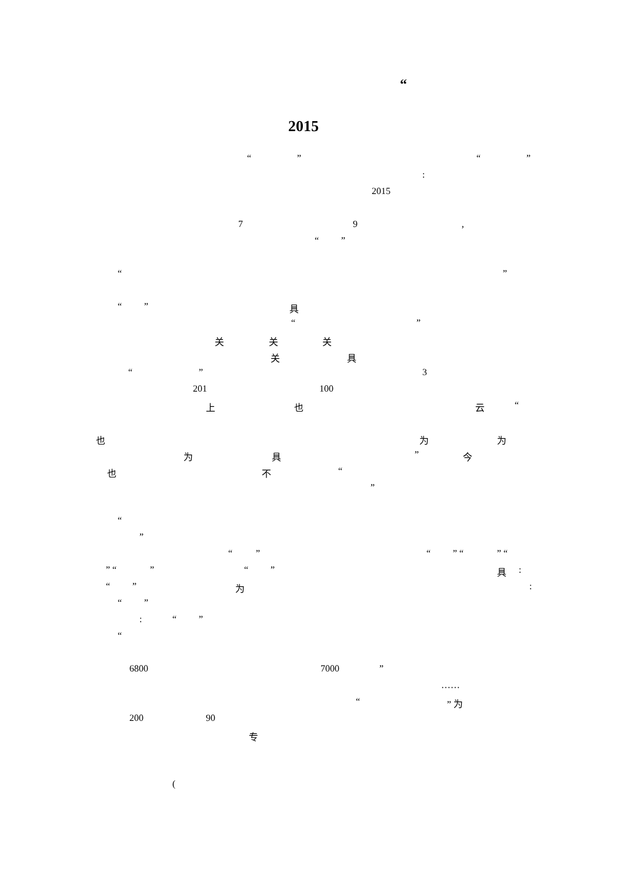“
2015
“ ” “ ”
:
2015
7 9 ,
“ ”
“ ”
“ ” 具
“ ”
关 关 关
关 具
“ ” 3
201 100
上 也 云 “
也 为 为
为 具 ” 今
也 不 “
”
“
”
“ ” “ ” “ ” “
” “ ” “ ” 具 :
“ ” 为 :
“ ”
: “ ”
“
6800 7000 ”
……
“ ” 为
200 90
专
(